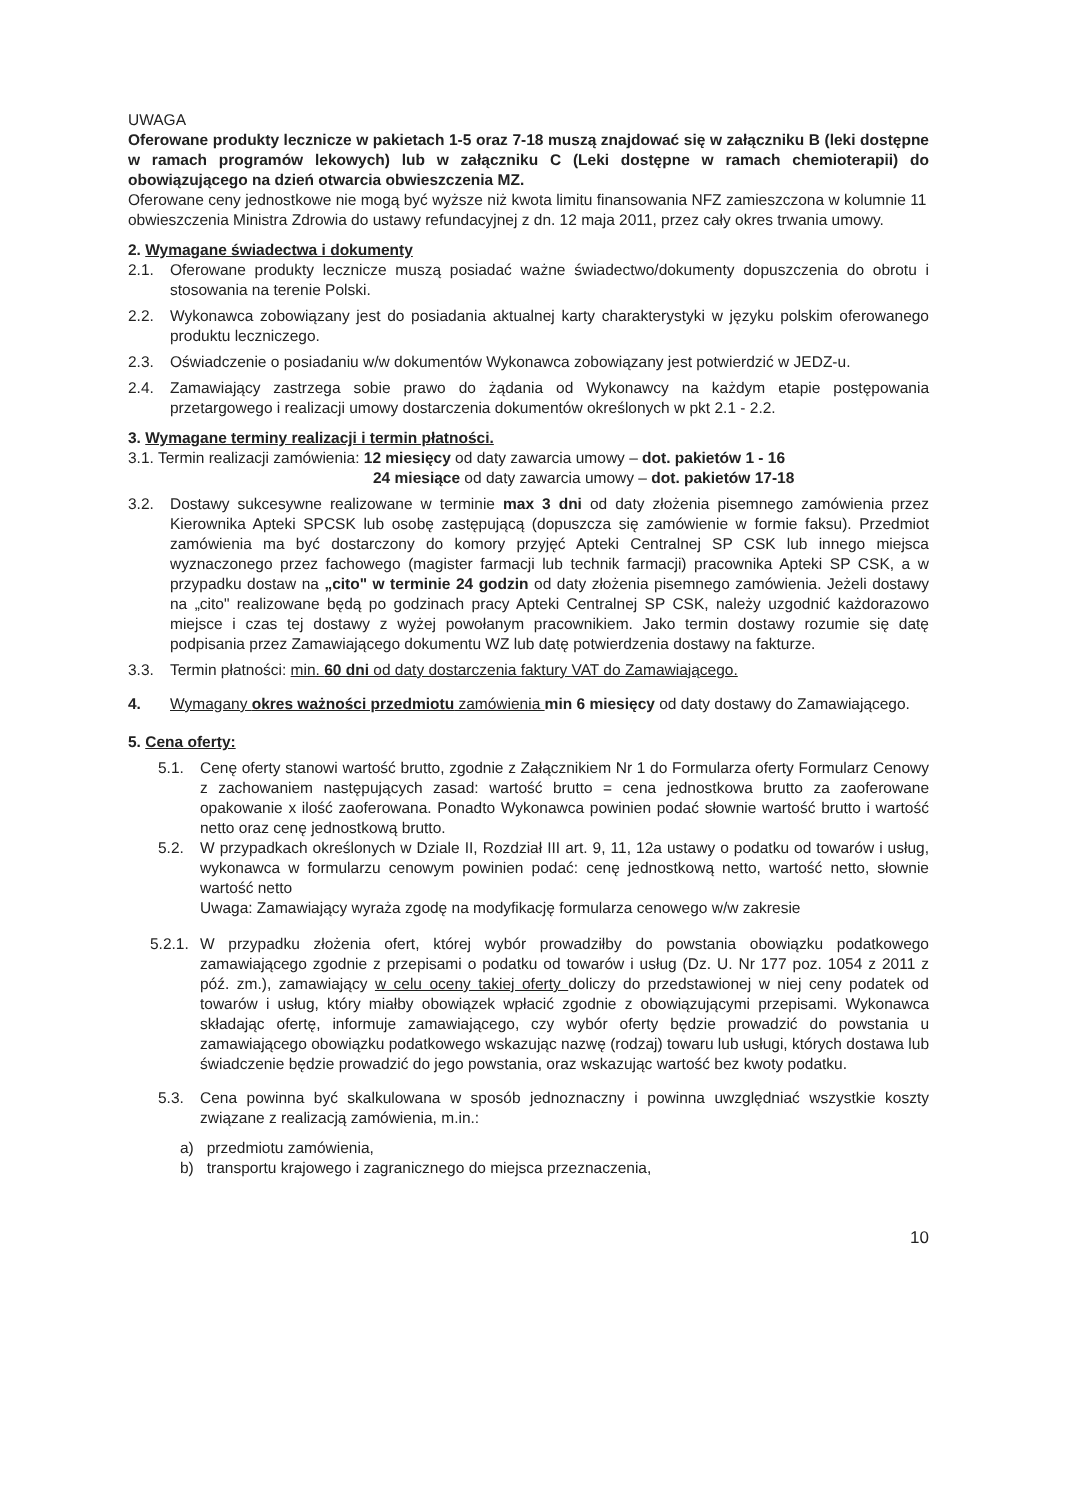UWAGA
Oferowane produkty lecznicze w pakietach 1-5 oraz 7-18 muszą znajdować się w załączniku B (leki dostępne w ramach programów lekowych) lub w załączniku C (Leki dostępne w ramach chemioterapii) do obowiązującego na dzień otwarcia obwieszczenia MZ.
Oferowane ceny jednostkowe nie mogą być wyższe niż kwota limitu finansowania NFZ zamieszczona w kolumnie 11 obwieszczenia Ministra Zdrowia do ustawy refundacyjnej z dn. 12 maja 2011, przez cały okres trwania umowy.
2. Wymagane świadectwa i dokumenty
2.1. Oferowane produkty lecznicze muszą posiadać ważne świadectwo/dokumenty dopuszczenia do obrotu i stosowania na terenie Polski.
2.2. Wykonawca zobowiązany jest do posiadania aktualnej karty charakterystyki w języku polskim oferowanego produktu leczniczego.
2.3. Oświadczenie o posiadaniu w/w dokumentów Wykonawca zobowiązany jest potwierdzić w JEDZ-u.
2.4. Zamawiający zastrzega sobie prawo do żądania od Wykonawcy na każdym etapie postępowania przetargowego i realizacji umowy dostarczenia dokumentów określonych w pkt 2.1 - 2.2.
3. Wymagane terminy realizacji i termin płatności.
3.1. Termin realizacji zamówienia: 12 miesięcy od daty zawarcia umowy – dot. pakietów 1 - 16
24 miesiące od daty zawarcia umowy – dot. pakietów 17-18
3.2. Dostawy sukcesywne realizowane w terminie max 3 dni od daty złożenia pisemnego zamówienia przez Kierownika Apteki SPCSK lub osobę zastępującą (dopuszcza się zamówienie w formie faksu). Przedmiot zamówienia ma być dostarczony do komory przyjęć Apteki Centralnej SP CSK lub innego miejsca wyznaczonego przez fachowego (magister farmacji lub technik farmacji) pracownika Apteki SP CSK, a w przypadku dostaw na „cito" w terminie 24 godzin od daty złożenia pisemnego zamówienia. Jeżeli dostawy na „cito" realizowane będą po godzinach pracy Apteki Centralnej SP CSK, należy uzgodnić każdorazowo miejsce i czas tej dostawy z wyżej powołanym pracownikiem. Jako termin dostawy rozumie się datę podpisania przez Zamawiającego dokumentu WZ lub datę potwierdzenia dostawy na fakturze.
3.3. Termin płatności: min. 60 dni od daty dostarczenia faktury VAT do Zamawiającego.
4. Wymagany okres ważności przedmiotu zamówienia min 6 miesięcy od daty dostawy do Zamawiającego.
5. Cena oferty:
5.1. Cenę oferty stanowi wartość brutto, zgodnie z Załącznikiem Nr 1 do Formularza oferty Formularz Cenowy z zachowaniem następujących zasad: wartość brutto = cena jednostkowa brutto za zaoferowane opakowanie x ilość zaoferowana. Ponadto Wykonawca powinien podać słownie wartość brutto i wartość netto oraz cenę jednostkową brutto.
5.2. W przypadkach określonych w Dziale II, Rozdział III art. 9, 11, 12a ustawy o podatku od towarów i usług, wykonawca w formularzu cenowym powinien podać: cenę jednostkową netto, wartość netto, słownie wartość netto
Uwaga: Zamawiający wyraża zgodę na modyfikację formularza cenowego w/w zakresie
5.2.1. W przypadku złożenia ofert, której wybór prowadziłby do powstania obowiązku podatkowego zamawiającego zgodnie z przepisami o podatku od towarów i usług (Dz. U. Nr 177 poz. 1054 z 2011 z póź. zm.), zamawiający w celu oceny takiej oferty doliczy do przedstawionej w niej ceny podatek od towarów i usług, który miałby obowiązek wpłacić zgodnie z obowiązującymi przepisami. Wykonawca składając ofertę, informuje zamawiającego, czy wybór oferty będzie prowadzić do powstania u zamawiającego obowiązku podatkowego wskazując nazwę (rodzaj) towaru lub usługi, których dostawa lub świadczenie będzie prowadzić do jego powstania, oraz wskazując wartość bez kwoty podatku.
5.3. Cena powinna być skalkulowana w sposób jednoznaczny i powinna uwzględniać wszystkie koszty związane z realizacją zamówienia, m.in.:
a) przedmiotu zamówienia,
b) transportu krajowego i zagranicznego do miejsca przeznaczenia,
10